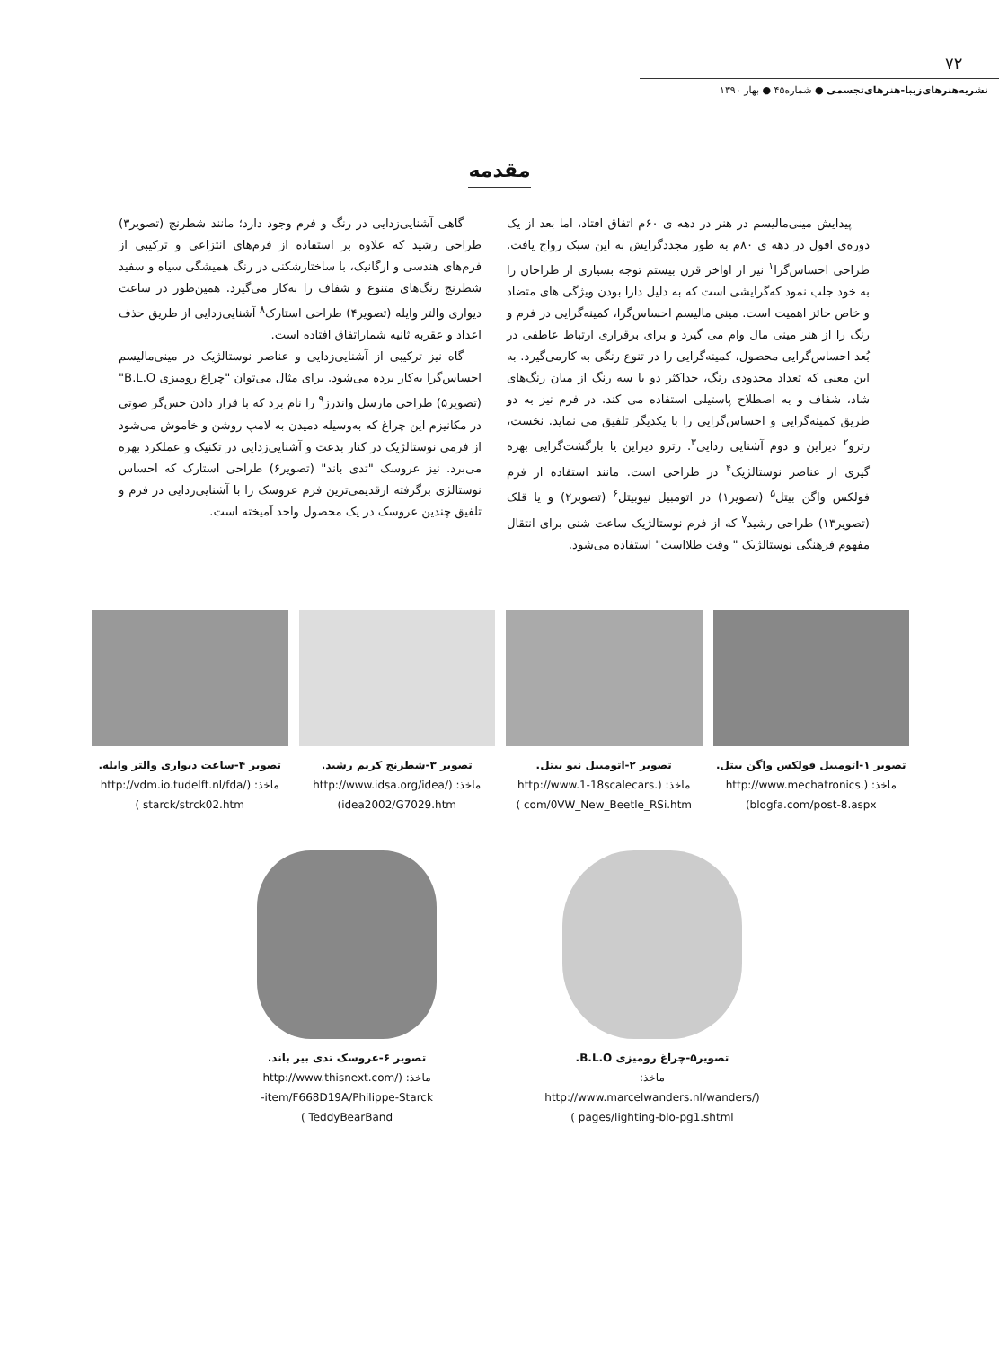۷۲
نشریه‌هنرهای‌زیبا-هنرهای‌تجسمی ● شماره۴۵ ● بهار ۱۳۹۰
مقدمه
پیدایش مینی‌مالیسم در هنر در دهه ی ۶۰م اتفاق افتاد، اما بعد از یک دوره‌ی افول در دهه ی ۸۰م به طور مجددگرایش به این سبک رواج یافت. طراحی احساس‌گرا<sup>۱</sup> نیز از اواخر قرن بیستم توجه بسیاری از طراحان را به خود جلب نمود که‌گرایشی است که به دلیل دارا بودن ویژگی های متضاد و خاص حائز اهمیت است. مینی مالیسم احساس‌گرا، کمینه‌گرایی در فرم و رنگ را از هنر مینی مال وام می گیرد و برای برقراری ارتباط عاطفی در بُعد احساس‌گرایی محصول، کمینه‌گرایی را در تنوع رنگی به کارمی‌گیرد. به این معنی که تعداد محدودی رنگ، حداکثر دو یا سه رنگ از میان رنگ‌های شاد، شفاف و به اصطلاح پاستیلی استفاده می کند. در فرم نیز به دو طریق کمینه‌گرایی و احساس‌گرایی را با یکدیگر تلفیق می نماید. نخست، رترو<sup>۲</sup> دیزاین و دوم آشنایی زدایی<sup>۳</sup>. رترو دیزاین یا بازگشت‌گرایی بهره گیری از عناصر نوستالژیک<sup>۴</sup> در طراحی است. مانند استفاده از فرم فولکس واگن بیتل<sup>۵</sup> (تصویر۱) در اتومبیل نیوبیتل<sup>۶</sup> (تصویر۲) و یا قلک (تصویر۱۳) طراحی رشید<sup>۷</sup> که از فرم نوستالژیک ساعت شنی برای انتقال مفهوم فرهنگی نوستالژیک " وقت طلااست" استفاده می‌شود.
گاهی آشنایی‌زدایی در رنگ و فرم وجود دارد؛ مانند شطرنج (تصویر۳) طراحی رشید که علاوه بر استفاده از فرم‌های انتزاعی و ترکیبی از فرم‌های هندسی و ارگانیک، با ساختارشکنی در رنگ همیشگی سیاه و سفید شطرنج رنگ‌های متنوع و شفاف را به‌کار می‌گیرد. همین‌طور در ساعت دیواری والتر وایله (تصویر۴) طراحی استارک<sup>۸</sup> آشنایی‌زدایی از طریق حذف اعداد و عقربه ثانیه شماراتفاق افتاده است.
گاه نیز ترکیبی از آشنایی‌زدایی و عناصر نوستالژیک در مینی‌مالیسم احساس‌گرا به‌کار برده می‌شود. برای مثال می‌توان "چراغ رومیزی B.L.O"(تصویر۵) طراحی مارسل واندرز<sup>۹</sup> را نام برد که با قرار دادن حس‌گر صوتی در مکانیزم این چراغ که به‌وسیله دمیدن به لامپ روشن و خاموش می‌شود از فرمی نوستالژیک در کنار بدعت و آشنایی‌زدایی در تکنیک و عملکرد بهره می‌برد. نیز عروسک "تدی باند" (تصویر۶) طراحی استارک که احساس نوستالژی برگرفته ازقدیمی‌ترین فرم عروسک را با آشنایی‌زدایی در فرم و تلفیق چندین عروسک در یک محصول واحد آمیخته است.
تصویر ۱-اتومبیل فولکس واگن بیتل.
ماخذ: (.http://www.mechatronics
blogfa.com/post-8.aspx)
تصویر ۲-اتومبیل نیو بیتل.
ماخذ: (.http://www.1-18scalecars
com/0VW_New_Beetle_RSi.htm )
تصویر ۳-شطرنج کریم رشید.
ماخذ: (/http://www.idsa.org/idea
idea2002/G7029.htm)
تصویر ۴-ساعت دیواری والتر وایله.
ماخذ: (/http://vdm.io.tudelft.nl/fda
starck/strck02.htm )
تصویر۵-چراغ رومیزی B.L.O.
ماخذ: (/http://www.marcelwanders.nl/wanders
pages/lighting-blo-pg1.shtml )
تصویر ۶-عروسک تدی بیر باند.
ماخذ: (/http://www.thisnext.com
item/F668D19A/Philippe-Starck-
TeddyBearBand )